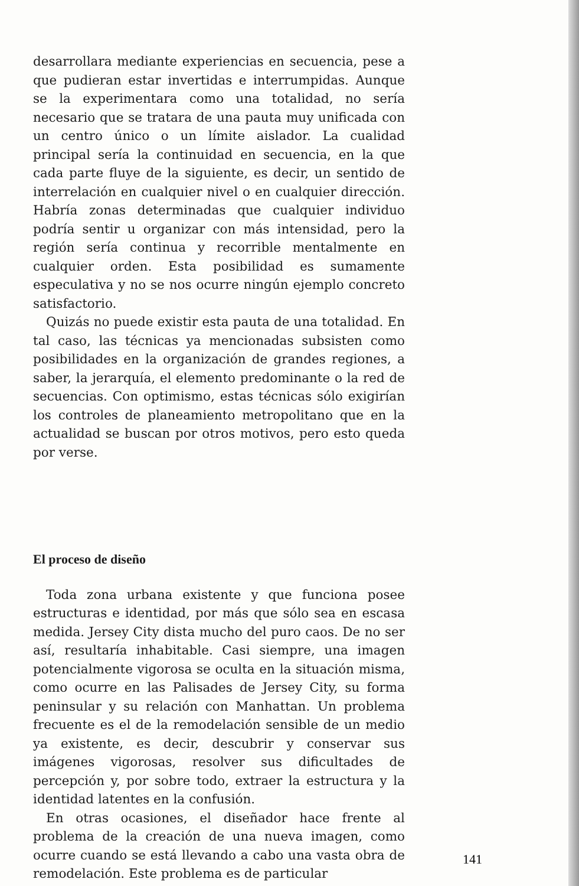desarrollara mediante experiencias en secuencia, pese a que pudieran estar invertidas e interrumpidas. Aunque se la experimentara como una totalidad, no sería necesario que se tratara de una pauta muy unificada con un centro único o un límite aislador. La cualidad principal sería la continuidad en secuencia, en la que cada parte fluye de la siguiente, es decir, un sentido de interrelación en cualquier nivel o en cualquier dirección. Habría zonas determinadas que cualquier individuo podría sentir u organizar con más intensidad, pero la región sería continua y recorrible mentalmente en cualquier orden. Esta posibilidad es sumamente especulativa y no se nos ocurre ningún ejemplo concreto satisfactorio.
Quizás no puede existir esta pauta de una totalidad. En tal caso, las técnicas ya mencionadas subsisten como posibilidades en la organización de grandes regiones, a saber, la jerarquía, el elemento predominante o la red de secuencias. Con optimismo, estas técnicas sólo exigirían los controles de planeamiento metropolitano que en la actualidad se buscan por otros motivos, pero esto queda por verse.
El proceso de diseño
Toda zona urbana existente y que funciona posee estructuras e identidad, por más que sólo sea en escasa medida. Jersey City dista mucho del puro caos. De no ser así, resultaría inhabitable. Casi siempre, una imagen potencialmente vigorosa se oculta en la situación misma, como ocurre en las Palisades de Jersey City, su forma peninsular y su relación con Manhattan. Un problema frecuente es el de la remodelación sensible de un medio ya existente, es decir, descubrir y conservar sus imágenes vigorosas, resolver sus dificultades de percepción y, por sobre todo, extraer la estructura y la identidad latentes en la confusión.
En otras ocasiones, el diseñador hace frente al problema de la creación de una nueva imagen, como ocurre cuando se está llevando a cabo una vasta obra de remodelación. Este problema es de particular
141